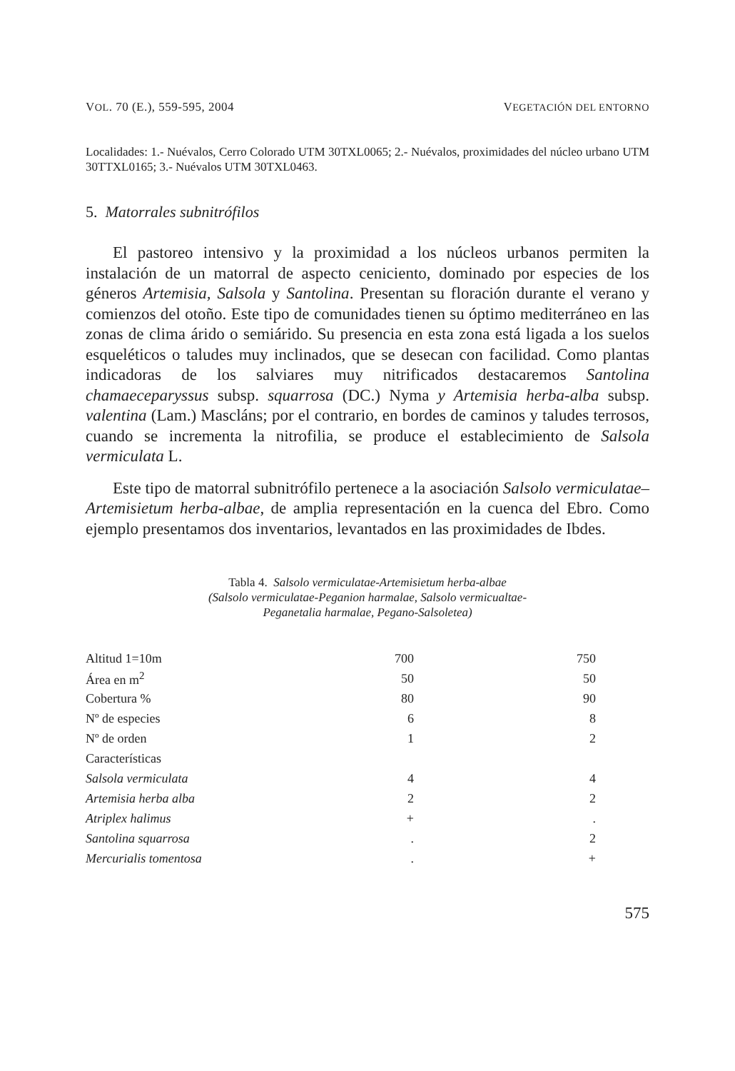VOL. 70 (E.), 559-595, 2004 VEGETACIÓN DEL ENTORNO
Localidades: 1.- Nuévalos, Cerro Colorado UTM 30TXL0065; 2.- Nuévalos, proximidades del núcleo urbano UTM 30TTXL0165; 3.- Nuévalos UTM 30TXL0463.
5. Matorrales subnitrófilos
El pastoreo intensivo y la proximidad a los núcleos urbanos permiten la instalación de un matorral de aspecto ceniciento, dominado por especies de los géneros Artemisia, Salsola y Santolina. Presentan su floración durante el verano y comienzos del otoño. Este tipo de comunidades tienen su óptimo mediterráneo en las zonas de clima árido o semiárido. Su presencia en esta zona está ligada a los suelos esqueléticos o taludes muy inclinados, que se desecan con facilidad. Como plantas indicadoras de los salviares muy nitrificados destacaremos Santolina chamaeceparyssus subsp. squarrosa (DC.) Nyma y Artemisia herba-alba subsp. valentina (Lam.) Mascláns; por el contrario, en bordes de caminos y taludes terrosos, cuando se incrementa la nitrofilia, se produce el establecimiento de Salsola vermiculata L.
Este tipo de matorral subnitrófilo pertenece a la asociación Salsolo vermiculatae–Artemisietum herba-albae, de amplia representación en la cuenca del Ebro. Como ejemplo presentamos dos inventarios, levantados en las proximidades de Ibdes.
Tabla 4. Salsolo vermiculatae-Artemisietum herba-albae
(Salsolo vermiculatae-Peganion harmalae, Salsolo vermicualtae-
Peganetalia harmalae, Pegano-Salsoletea)
| Altitud 1=10m | 700 | 750 |
| Área en m<sup>2</sup> | 50 | 50 |
| Cobertura % | 80 | 90 |
| Nº de especies | 6 | 8 |
| Nº de orden | 1 | 2 |
| Características | | |
| Salsola vermiculata | 4 | 4 |
| Artemisia herba alba | 2 | 2 |
| Atriplex halimus | + | . |
| Santolina squarrosa | . | 2 |
| Mercurialis tomentosa | . | + |
575